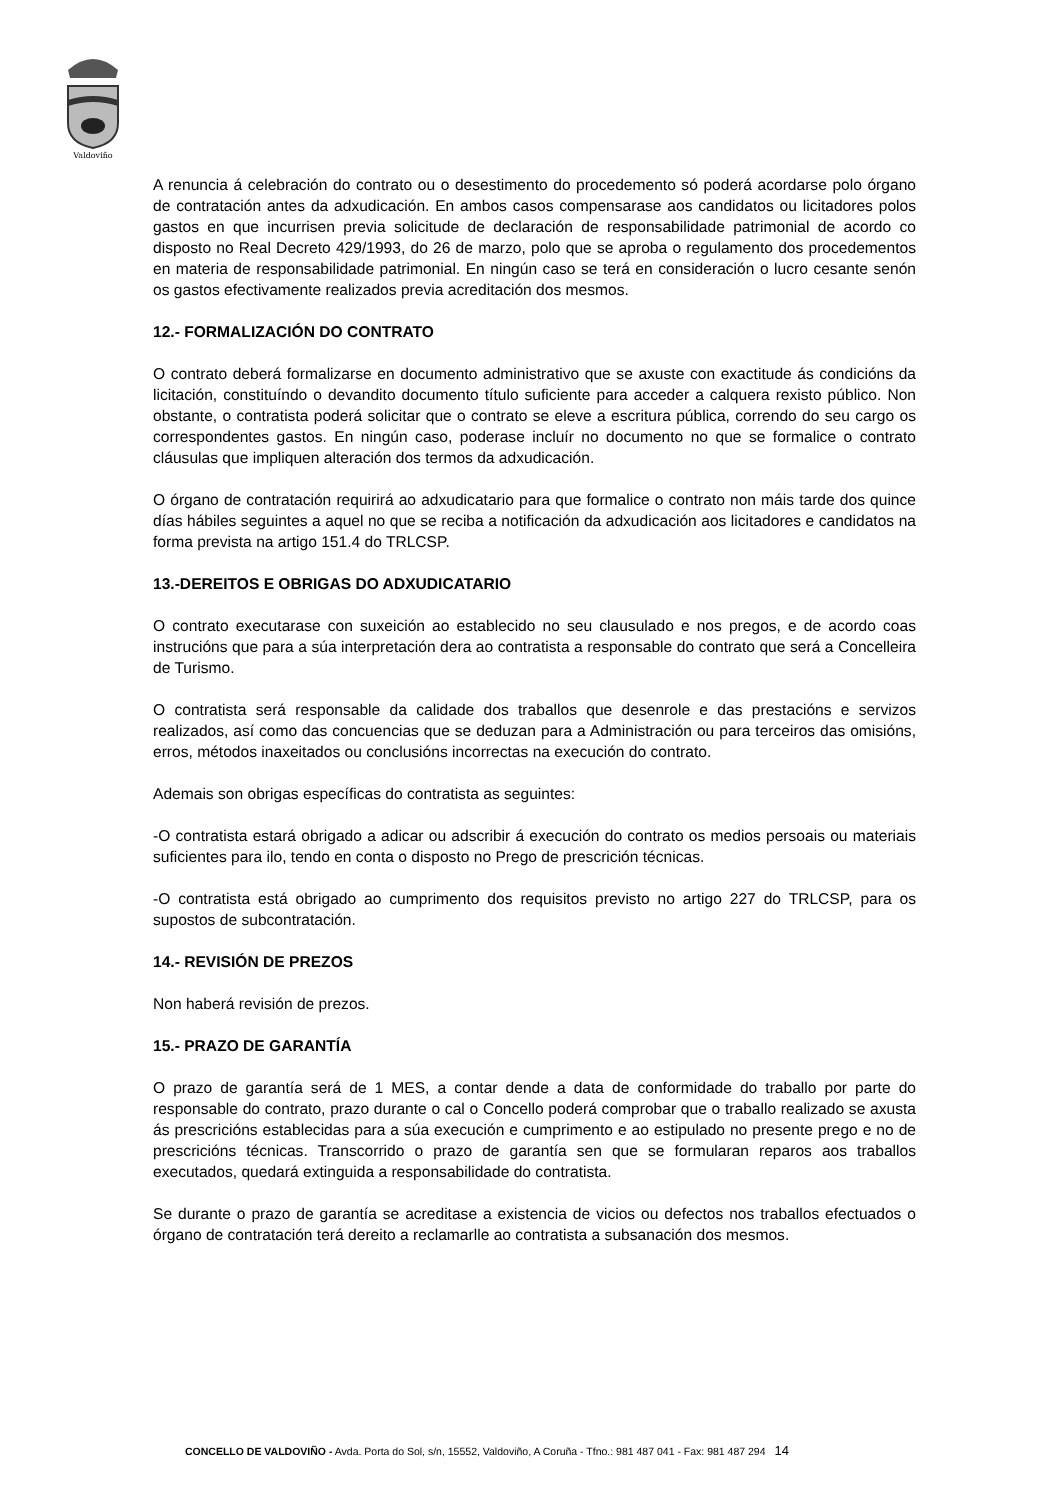Valdoviño
A renuncia á celebración do contrato ou o desestimento do procedemento só poderá acordarse polo órgano de contratación antes da adxudicación. En ambos casos compensarase aos candidatos ou licitadores polos gastos en que incurrisen previa solicitude de declaración de responsabilidade patrimonial de acordo co disposto no Real Decreto 429/1993, do 26 de marzo, polo que se aproba o regulamento dos procedementos en materia de responsabilidade patrimonial. En ningún caso se terá en consideración o lucro cesante senón os gastos efectivamente realizados previa acreditación dos mesmos.
12.- FORMALIZACIÓN DO CONTRATO
O contrato deberá formalizarse en documento administrativo que se axuste con exactitude ás condicións da licitación, constituíndo o devandito documento título suficiente para acceder a calquera rexisto público. Non obstante, o contratista poderá solicitar que o contrato se eleve a escritura pública, correndo do seu cargo os correspondentes gastos. En ningún caso, poderase incluír no documento no que se formalice o contrato cláusulas que impliquen alteración dos termos da adxudicación.
O órgano de contratación requirirá ao adxudicatario para que formalice o contrato non máis tarde dos quince días hábiles seguintes a aquel no que se reciba a notificación da adxudicación aos licitadores e candidatos na forma prevista na artigo 151.4 do TRLCSP.
13.-DEREITOS E OBRIGAS DO ADXUDICATARIO
O contrato executarase con suxeición ao establecido no seu clausulado e nos pregos, e de acordo coas instrucións que para a súa interpretación dera ao contratista a responsable do contrato que será a Concelleira de Turismo.
O contratista será responsable da calidade dos traballos que desenrole e das prestacións e servizos realizados, así como das concuencias que se deduzan para a Administración ou para terceiros das omisións, erros, métodos inaxeitados ou conclusións incorrectas na execución do contrato.
Ademais son obrigas específicas do contratista as seguintes:
-O contratista estará obrigado a adicar ou adscribir á execución do contrato os medios persoais ou materiais suficientes para ilo, tendo en conta o disposto no Prego de prescrición técnicas.
-O contratista está obrigado ao cumprimento dos requisitos previsto no artigo 227 do TRLCSP, para os supostos de subcontratación.
14.- REVISIÓN DE PREZOS
Non haberá revisión de prezos.
15.- PRAZO DE GARANTÍA
O prazo de garantía será de 1 MES, a contar dende a data de conformidade do traballo por parte do responsable do contrato, prazo durante o cal o Concello poderá comprobar que o traballo realizado se axusta ás prescricións establecidas para a súa execución e cumprimento e ao estipulado no presente prego e no de prescricións técnicas. Transcorrido o prazo de garantía sen que se formularan reparos aos traballos executados, quedará extinguida a responsabilidade do contratista.
Se durante o prazo de garantía se acreditase a existencia de vicios ou defectos nos traballos efectuados o órgano de contratación terá dereito a reclamarlle ao contratista a subsanación dos mesmos.
CONCELLO DE VALDOVIÑO - Avda. Porta do Sol, s/n, 15552, Valdoviño, A Coruña - Tfno.: 981 487 041 - Fax: 981 487 294 14